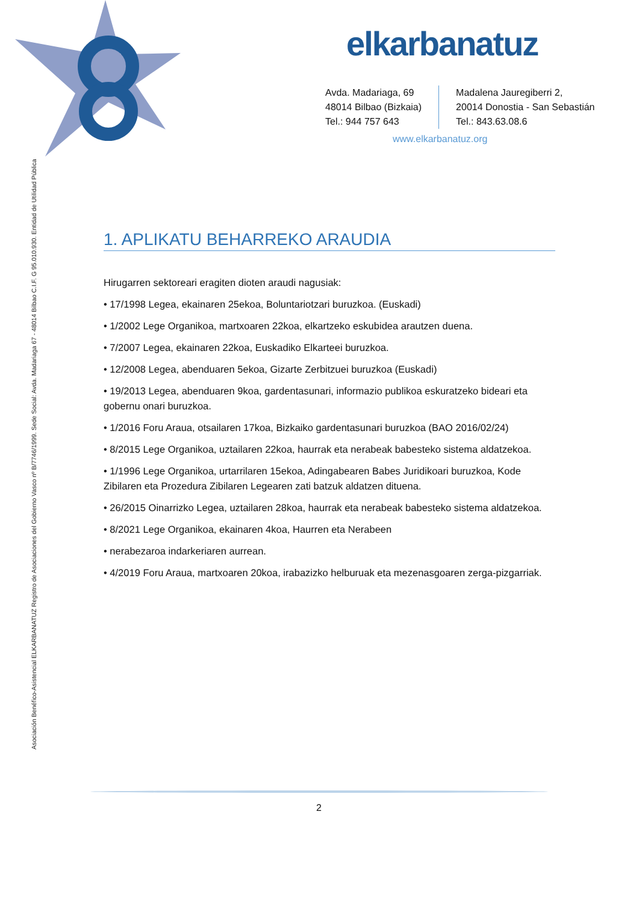elkarbanatuz
Avda. Madariaga, 69
48014 Bilbao (Bizkaia)
Tel.: 944 757 643
Madalena Jauregiberri 2,
20014 Donostia - San Sebastián
Tel.: 843.63.08.6
www.elkarbanatuz.org
Asociación Benéfico-Asistencial ELKARBANATUZ Registro de Asociaciones del Gobierno Vasco nº B/7746/1999. Sede Social: Avda. Madariaga 67 - 48014 Bilbao C.I.F. G 95.010.930. Entidad de Utilidad Pública
1. APLIKATU BEHARREKO ARAUDIA
Hirugarren sektoreari eragiten dioten araudi nagusiak:
• 17/1998 Legea, ekainaren 25ekoa, Boluntariotzari buruzkoa. (Euskadi)
• 1/2002 Lege Organikoa, martxoaren 22koa, elkartzeko eskubidea arautzen duena.
• 7/2007 Legea, ekainaren 22koa, Euskadiko Elkarteei buruzkoa.
• 12/2008 Legea, abenduaren 5ekoa, Gizarte Zerbitzuei buruzkoa (Euskadi)
• 19/2013 Legea, abenduaren 9koa, gardentasunari, informazio publikoa eskuratzeko bideari eta gobernu onari buruzkoa.
• 1/2016 Foru Araua, otsailaren 17koa, Bizkaiko gardentasunari buruzkoa (BAO 2016/02/24)
• 8/2015 Lege Organikoa, uztailaren 22koa, haurrak eta nerabeak babesteko sistema aldatzekoa.
• 1/1996 Lege Organikoa, urtarrilaren 15ekoa, Adingabearen Babes Juridikoari buruzkoa, Kode Zibilaren eta Prozedura Zibilaren Legearen zati batzuk aldatzen dituena.
• 26/2015 Oinarrizko Legea, uztailaren 28koa, haurrak eta nerabeak babesteko sistema aldatzekoa.
• 8/2021 Lege Organikoa, ekainaren 4koa, Haurren eta Nerabeen
• nerabezaroa indarkeriaren aurrean.
• 4/2019 Foru Araua, martxoaren 20koa, irabazizko helburuak eta mezenasgoaren zerga-pizgarriak.
2